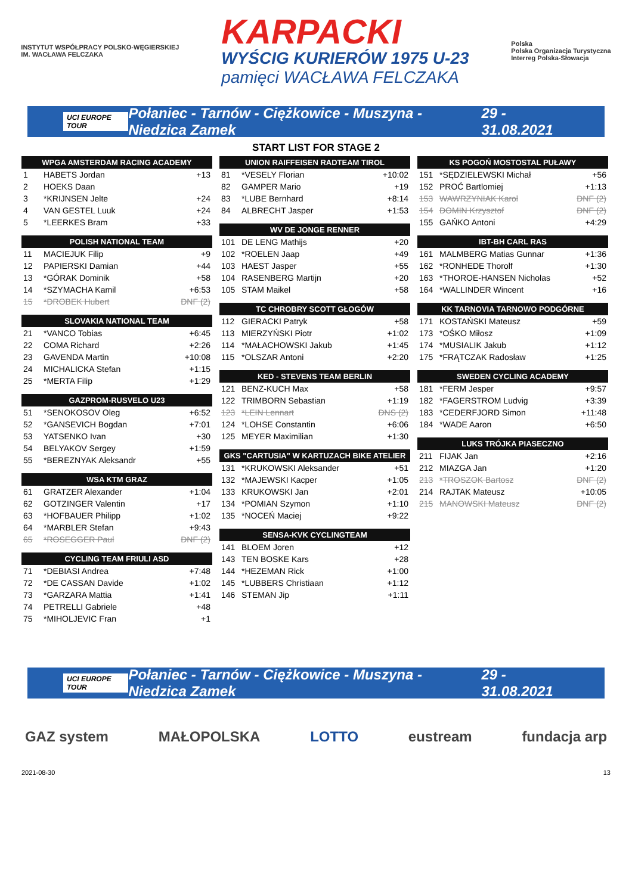INSTYTUT WSPÓŁPRACY POLSKO-WĘGIERSKIEJ
IM. WACŁAWA FELCZAKA
KARPACKI
WYŚCIG KURIERÓW 1975 U-23
pamięci WACŁAWA FELCZAKA
Polska
Polska Organizacja Turystyczna
Interreg Polska-Słowacja
UCI EUROPE TOUR Połaniec - Tarnów - Ciężkowice - Muszyna - Niedzica Zamek 29 - 31.08.2021
START LIST FOR STAGE 2
| WPGA AMSTERDAM RACING ACADEMY | | |
| --- | --- | --- |
| 1 | HABETS Jordan | +13 |
| 2 | HOEKS Daan | |
| 3 | *KRIJNSEN Jelte | +24 |
| 4 | VAN GESTEL Luuk | +24 |
| 5 | *LEERKES Bram | +33 |
| POLISH NATIONAL TEAM | | |
| --- | --- | --- |
| 11 | MACIEJUK Filip | +9 |
| 12 | PAPIERSKI Damian | +44 |
| 13 | *GÓRAK Dominik | +58 |
| 14 | *SZYMACHA Kamil | +6:53 |
| 15 | *DROBEK Hubert | DNF (2) |
| SLOVAKIA NATIONAL TEAM | | |
| --- | --- | --- |
| 21 | *VANCO Tobias | +6:45 |
| 22 | COMA Richard | +2:26 |
| 23 | GAVENDA Martin | +10:08 |
| 24 | MICHALICKA Stefan | +1:15 |
| 25 | *MERTA Filip | +1:29 |
| GAZPROM-RUSVELO U23 | | |
| --- | --- | --- |
| 51 | *SENOKOSOV Oleg | +6:52 |
| 52 | *GANSEVICH Bogdan | +7:01 |
| 53 | YATSENKO Ivan | +30 |
| 54 | BELYAKOV Sergey | +1:59 |
| 55 | *BEREZNYAK Aleksandr | +55 |
| WSA KTM GRAZ | | |
| --- | --- | --- |
| 61 | GRATZER Alexander | +1:04 |
| 62 | GOTZINGER Valentin | +17 |
| 63 | *HOFBAUER Philipp | +1:02 |
| 64 | *MARBLER Stefan | +9:43 |
| 65 | *ROSEGGER Paul | DNF (2) |
| CYCLING TEAM FRIULI ASD | | |
| --- | --- | --- |
| 71 | *DEBIASI Andrea | +7:48 |
| 72 | *DE CASSAN Davide | +1:02 |
| 73 | *GARZARA Mattia | +1:41 |
| 74 | PETRELLI Gabriele | +48 |
| 75 | *MIHOLJEVIC Fran | +1 |
| UNION RAIFFEISEN RADTEAM TIROL | | |
| --- | --- | --- |
| 81 | *VESELY Florian | +10:02 |
| 82 | GAMPER Mario | +19 |
| 83 | *LUBE Bernhard | +8:14 |
| 84 | ALBRECHT Jasper | +1:53 |
| WV DE JONGE RENNER | | |
| --- | --- | --- |
| 101 | DE LENG Mathijs | +20 |
| 102 | *ROELEN Jaap | +49 |
| 103 | HAEST Jasper | +55 |
| 104 | RASENBERG Martijn | +20 |
| 105 | STAM Maikel | +58 |
| TC CHROBRY SCOTT GŁOGÓW | | |
| --- | --- | --- |
| 112 | GIERACKI Patryk | +58 |
| 113 | MIERZYŃSKI Piotr | +1:02 |
| 114 | *MAŁACHOWSKI Jakub | +1:45 |
| 115 | *OLSZAR Antoni | +2:20 |
| KED - STEVENS TEAM BERLIN | | |
| --- | --- | --- |
| 121 | BENZ-KUCH Max | +58 |
| 122 | TRIMBORN Sebastian | +1:19 |
| 123 | *LEIN Lennart | DNS (2) |
| 124 | *LOHSE Constantin | +6:06 |
| 125 | MEYER Maximilian | +1:30 |
| GKS "CARTUSIA" W KARTUZACH BIKE ATELIER | | |
| --- | --- | --- |
| 131 | *KRUKOWSKI Aleksander | +51 |
| 132 | *MAJEWSKI Kacper | +1:05 |
| 133 | KRUKOWSKI Jan | +2:01 |
| 134 | *POMIAN Szymon | +1:10 |
| 135 | *NOCEŃ Maciej | +9:22 |
| SENSA-KVK CYCLINGTEAM | | |
| --- | --- | --- |
| 141 | BLOEM Joren | +12 |
| 143 | TEN BOSKE Kars | +28 |
| 144 | *HEZEMAN Rick | +1:00 |
| 145 | *LUBBERS Christiaan | +1:12 |
| 146 | STEMAN Jip | +1:11 |
| KS POGOŃ MOSTOSTAL PUŁAWY | | |
| --- | --- | --- |
| 151 | *SĘDZIELEWSKI Michał | +56 |
| 152 | PROĆ Bartlomiej | +1:13 |
| 153 | WAWRZYNIAK Karol | DNF (2) |
| 154 | DOMIN Krzysztof | DNF (2) |
| 155 | GAŃKO Antoni | +4:29 |
| IBT-BH CARL RAS | | |
| --- | --- | --- |
| 161 | MALMBERG Matias Gunnar | +1:36 |
| 162 | *RONHEDE Thorolf | +1:30 |
| 163 | *THOROE-HANSEN Nicholas | +52 |
| 164 | *WALLINDER Wincent | +16 |
| KK TARNOVIA TARNOWO PODGÓRNE | | |
| --- | --- | --- |
| 171 | KOSTAŃSKI Mateusz | +59 |
| 173 | *OŚKO Miłosz | +1:09 |
| 174 | *MUSIALIK Jakub | +1:12 |
| 175 | *FRĄTCZAK Radosław | +1:25 |
| SWEDEN CYCLING ACADEMY | | |
| --- | --- | --- |
| 181 | *FERM Jesper | +9:57 |
| 182 | *FAGERSTROM Ludvig | +3:39 |
| 183 | *CEDERFJORD Simon | +11:48 |
| 184 | *WADE Aaron | +6:50 |
| LUKS TRÓJKA PIASECZNO | | |
| --- | --- | --- |
| 211 | FIJAK Jan | +2:16 |
| 212 | MIAZGA Jan | +1:20 |
| 213 | *TROSZOK Bartosz | DNF (2) |
| 214 | RAJTAK Mateusz | +10:05 |
| 215 | MANOWSKI Mateusz | DNF (2) |
UCI EUROPE TOUR Połaniec - Tarnów - Ciężkowice - Muszyna - Niedzica Zamek 29 - 31.08.2021
GAZ system MAŁOPOLSKA LOTTO eustream fundacja arp
2021-08-30 13